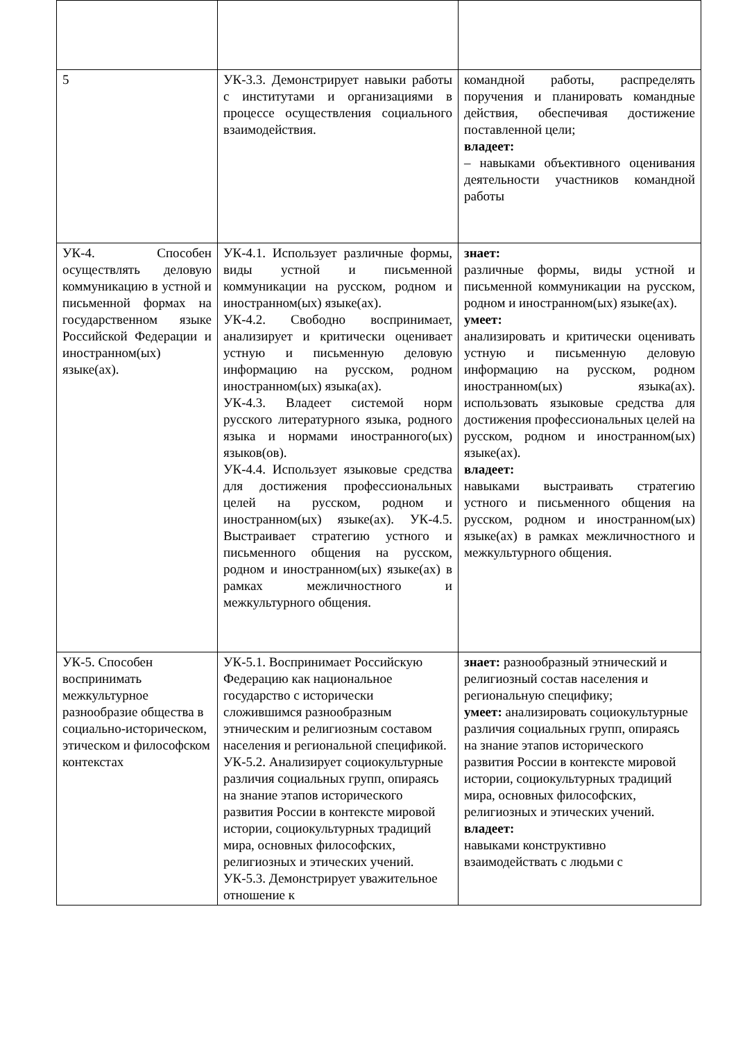| 5 | УК-3.3. Демонстрирует навыки работы с институтами и организациями в процессе осуществления социального взаимодействия. | командной работы, распределять поручения и планировать командные действия, обеспечивая достижение поставленной цели; владеет: – навыками объективного оценивания деятельности участников командной работы |
| УК-4. Способен осуществлять деловую коммуникацию в устной и письменной формах на государственном языке Российской Федерации и иностранном(ых) языке(ах). | УК-4.1. Использует различные формы, виды устной и письменной коммуникации на русском, родном и иностранном(ых) языке(ах). УК-4.2. Свободно воспринимает, анализирует и критически оценивает устную и письменную деловую информацию на русском, родном иностранном(ых) языка(ах). УК-4.3. Владеет системой норм русского литературного языка, родного языка и нормами иностранного(ых) языков(ов). УК-4.4. Использует языковые средства для достижения профессиональных целей на русском, родном и иностранном(ых) языке(ах). УК-4.5. Выстраивает стратегию устного и письменного общения на русском, родном и иностранном(ых) языке(ах) в рамках межличностного и межкультурного общения. | знает: различные формы, виды устной и письменной коммуникации на русском, родном и иностранном(ых) языке(ах). умеет: анализировать и критически оценивать устную и письменную деловую информацию на русском, родном иностранном(ых) языка(ах). использовать языковые средства для достижения профессиональных целей на русском, родном и иностранном(ых) языке(ах). владеет: навыками выстраивать стратегию устного и письменного общения на русском, родном и иностранном(ых) языке(ах) в рамках межличностного и межкультурного общения. |
| УК-5. Способен воспринимать межкультурное разнообразие общества в социально-историческом, этическом и философском контекстах | УК-5.1. Воспринимает Российскую Федерацию как национальное государство с исторически сложившимся разнообразным этническим и религиозным составом населения и региональной спецификой. УК-5.2. Анализирует социокультурные различия социальных групп, опираясь на знание этапов исторического развития России в контексте мировой истории, социокультурных традиций мира, основных философских, религиозных и этических учений. УК-5.3. Демонстрирует уважительное отношение к | знает: разнообразный этнический и религиозный состав населения и региональную специфику; умеет: анализировать социокультурные различия социальных групп, опираясь на знание этапов исторического развития России в контексте мировой истории, социокультурных традиций мира, основных философских, религиозных и этических учений. владеет: навыками конструктивно взаимодействать с людьми с |